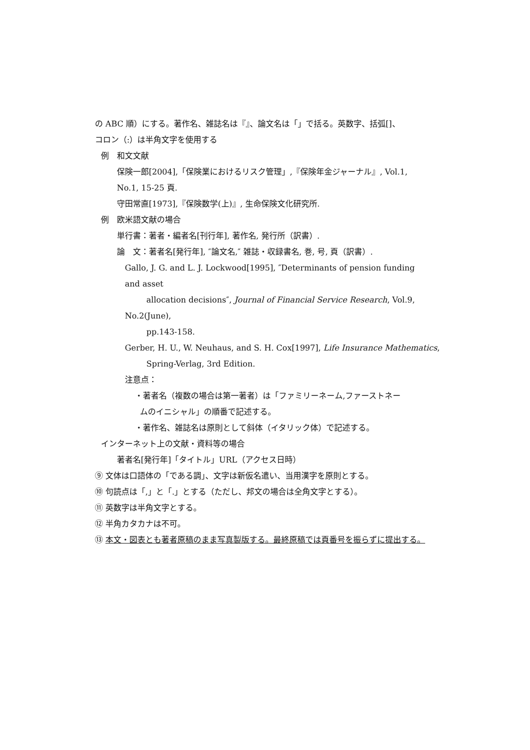の ABC 順）にする。著作名、雑誌名は『』、論文名は「」で括る。英数字、括弧[]、
コロン（:）は半角文字を使用する
例　和文文献
保険一郎[2004],「保険業におけるリスク管理」,『保険年金ジャーナル』, Vol.1,
No.1, 15-25 頁.
守田常直[1973],『保険数学(上)』, 生命保険文化研究所.
例　欧米語文献の場合
単行書：著者・編者名[刊行年], 著作名, 発行所（訳書）.
論　文：著者名[発行年], ″論文名,″ 雑誌・収録書名, 巻, 号, 頁（訳書）.
Gallo, J. G. and L. J. Lockwood[1995], ″Determinants of pension funding
and asset
allocation decisions″, Journal of Financial Service Research, Vol.9,
No.2(June),
pp.143-158.
Gerber, H. U., W. Neuhaus, and S. H. Cox[1997], Life Insurance Mathematics,
Spring-Verlag, 3rd Edition.
注意点：
・著者名（複数の場合は第一著者）は「ファミリーネーム,ファーストネー
ムのイニシャル」の順番で記述する。
・著作名、雑誌名は原則として斜体（イタリック体）で記述する。
インターネット上の文献・資料等の場合
著者名[発行年]「タイトル」URL（アクセス日時）
⑨ 文体は口語体の「である調」、文字は新仮名遣い、当用漢字を原則とする。
⑩ 句読点は「,」と「.」とする（ただし、邦文の場合は全角文字とする）。
⑪ 英数字は半角文字とする。
⑫ 半角カタカナは不可。
⑬ 本文・図表とも著者原稿のまま写真製版する。最終原稿では頁番号を振らずに提出する。